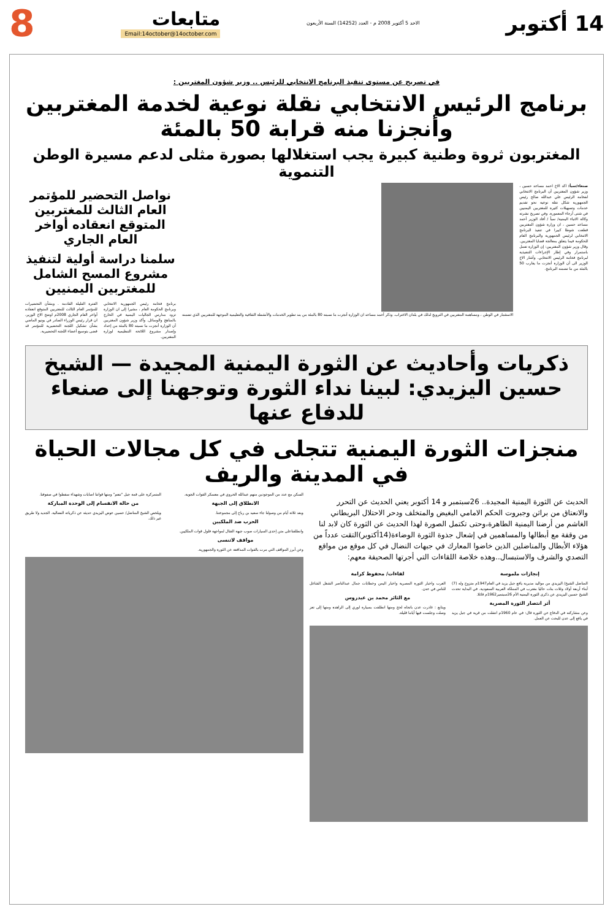14 أكتوبر
الاحد 5 أكتوبر 2008 م - العدد (14252) السنة الأربعون
متابعات
Email:14october@14october.com
8
في تصريح عن مستوى تنفيذ البرنامج الانتخابي للرئيس .. وزير شؤون المغتربين :
برنامج الرئيس الانتخابي نقلة نوعية لخدمة المغتربين وأنجزنا منه قرابة 50 بالمئة
المغتربون ثروة وطنية كبيرة يجب استغلالها بصورة مثلى لدعم مسيرة الوطن التنموية
صنعاء/سبأ: اكد الاخ احمد مساعد حسين ، وزير شؤون المغتربين أن البرنامج الانتخابي لفخامة الرئيس علي عبدالله صالح رئيس الجمهورية شكل نقلة نوعية نحو تقديم خدمات وتسهيلات كثيرة للمغتربين اليمنيين في شتى أرجاء المعمورة. وفي تصريح نشرته وكالة الانباء اليمنية/ سبأ / أفاد الوزير أحمد مساعد حسين ، ان وزارة شؤون المغتربين قطعت شوطا كبيرا في تنفيذ البرنامج الانتخابي لرئيس الجمهورية والبرنامج العام للحكومة فيما يتعلق بمعالجة قضايا المغتربين. وقال وزير شؤون المغتربين: إن الوزارة تعمل باستمرار وفي إطار الإجراءات التنفيذية لبرنامج فخامة الرئيس الانتخابي. وأشار الاخ الوزير الى أن الوزارة أنجزت ما يقارب 50 بالمئة من ما تضمنه البرنامج.
الاستثمار في الوطن ، ومساهمة المغتربين في الترويج لذلك في بلدان الاغتراب. وذكر أحمد مساعد ان الوزارة أنجزت ما نسبته 80 بالمئة من بند تطوير الخدمات والأنشطة الثقافية والتعليمية الموجهة للمغتربين الذي تضمنه
نواصل التحضير للمؤتمر العام الثالث للمغتربين المتوقع انعقاده أواخر العام الجاري
سلمنا دراسة أولية لتنفيذ مشروع المسح الشامل للمغتربين اليمنيين
برنامج فخامة رئيس الجمهورية الانتخابي وبرنامج الحكومة العام ، مشيرا إلى ان الوزارة تزود مدارس الجاليات اليمنية في الخارج بالمناهج والوسائل. وأكد وزير شؤون المغتربين أن الوزارة أنجزت ما نسبته 80 بالمئة من إعداد وإصدار مشروع اللائحة التنظيمية لوزارة المغتربين.
الفترة القليلة القادمة . وبشأن التحضيرات للمؤتمر العام الثالث للمغتربين المتوقع انعقاده أواخر العام الجاري 2008م اوضح الاخ الوزير، ان قرار رئيس الوزراء الصادر في يونيو الماضي بشأن تشكيل اللجنة التحضيرية للمؤتمر قد قضى بتوسيع أعضاء اللجنة التحضيرية.
ذكريات وأحاديث عن الثورة اليمنية المجيدة — الشيخ حسين اليزيدي: لبينا نداء الثورة وتوجهنا إلى صنعاء للدفاع عنها
منجزات الثورة اليمنية تتجلى في كل مجالات الحياة في المدينة والريف
الحديث عن الثورة اليمنية المجيدة.. 26سبتمبر و 14 أكتوبر يعني الحديث عن التحرر والانعتاق من براثن وجبروت الحكم الامامي البغيض والمتخلف ودحر الاحتلال البريطاني الغاشم من أرضنا اليمنية الطاهرة،وحتى تكتمل الصورة لهذا الحديث عن الثورة كان لابد لنا من وقفة مع أبطالها والمساهمين في إشعال جذوة الثورة الوضاءة(14أكتوبر)التقت عدداً من هؤلاء الأبطال والمناضلين الذين خاضوا المعارك في جبهات النضال في كل موقع من مواقع التصدي والشرف والاستبسال..وهذه خلاصة اللقاءات التي أجرتها الصحيفة معهم:
إنجازات ملموسة
المناضل الشيخ/ اليزيدي من مواليد مديرية يافع جبل يزيد في العام1947م متزوج وله (7) أبناء أربعة أولاد وثلاث بنات حاليا مغترب في المملكة العربية السعودية. في البداية تحدث الشيخ حسين اليزيدي عن ذكرى الثورة اليمنية الأم 26سبتمبر1962م قائلا.
أثر انتصار الثورة المصرية
وعن مشاركته في الدفاع عن الثورة قال: في عام 1960م انتقلت من قرية في جبل يزيد في يافع إلى عدن للبحث عن العمل.
لقاءات/ محفوظ كرامة
العرب واخبار الثورة المصرية واخبار اليمن وخطابات جمال عبدالناصر الشغل الشاغل للناس في عدن.
مع الثائر محمد بن عيدروس
ويتابع : غادرت عدن باتجاه لحج ومنها انطلقت بسيارة لوري إلى الراهدة ومنها إلى تعز وصلت وجلست فيها أياما قليلة.
السكن مع عدد من الموجودين منهم عبدالله الحروي في معسكر القوات الجوية.
الانطلاق إلى الجبهة
وبعد ثلاثة أيام من وصولنا جاء سعيد بن رباح إلى مجموعتنا.
الحرب ضد الملكيين
وانطلقناعلى متن إحدى السيارات صوب جبهة القتال لمواجهة فلول قوات الملكيين.
مواقف لاتنسى
وعن أبرز المواقف التي مرت بالقوات المدافعة عن الثورة والجمهورية.
المتمركزة على قمة جبل "تنعم" ومنها قواتنا اصابات وشهداء سقطوا في صفوفنا.
من حالة الانقسام إلى الوحدة المباركة
ويلخص الشيخ المناضل/ حسين عوض اليزيدي حديثه عن ذكرياته النضالية. الجديد ولا طريق غير ذلك.